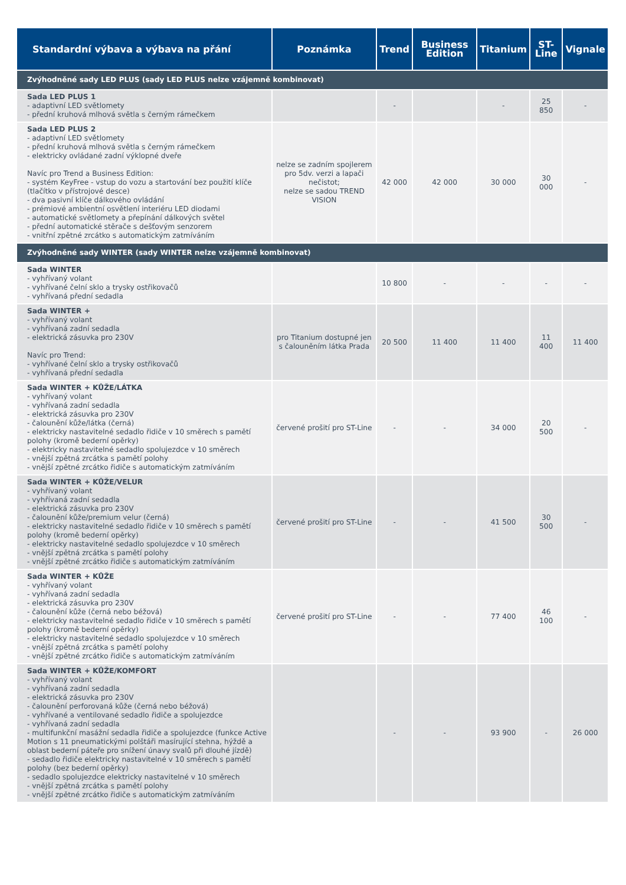| Standardní výbava a výbava na přání | Poznámka | Trend | Business Edition | Titanium | ST-Line | Vignale |
| --- | --- | --- | --- | --- | --- | --- |
| Zvýhodněné sady LED PLUS (sady LED PLUS nelze vzájemně kombinovat) | | | | | | |
| Sada LED PLUS 1 - adaptivní LED světlomety - přední kruhová mlhová světla s černým rámečkem | | - | | - | 25 850 | - |
| Sada LED PLUS 2 - adaptivní LED světlomety - přední kruhová mlhová světla s černým rámečkem - elektricky ovládané zadní výklopné dveře Navíc pro Trend a Business Edition: - systém KeyFree - vstup do vozu a startování bez použití klíče (tlačítko v přístrojové desce) - dva pasivní klíče dálkového ovládání - prémiové ambientní osvětlení interiéru LED diodami - automatické světlomety a přepínání dálkových světel - přední automatické stěrače s dešťovým senzorem - vnitřní zpětné zrcátko s automatickým zatmíváním | nelze se zadním spojlerem pro 5dv. verzi a lapači nečistot; nelze se sadou TREND VISION | 42 000 | 42 000 | 30 000 | 30 000 | - |
| Zvýhodněné sady WINTER (sady WINTER nelze vzájemně kombinovat) | | | | | | |
| Sada WINTER - vyhřívaný volant - vyhřívané čelní sklo a trysky ostřikovačů - vyhřívaná přední sedadla | | 10 800 | - | - | - | - |
| Sada WINTER + - vyhřívaný volant - vyhřívaná zadní sedadla - elektrická zásuvka pro 230V Navíc pro Trend: - vyhřívané čelní sklo a trysky ostřikovačů - vyhřívaná přední sedadla | pro Titanium dostupné jen s čalouněním látka Prada | 20 500 | 11 400 | 11 400 | 11 400 | 11 400 |
| Sada WINTER + KŮŽE/LÁTKA - vyhřívaný volant - vyhřívaná zadní sedadla - elektrická zásuvka pro 230V - čalounění kůže/látka (černá) - elektricky nastavitelné sedadlo řidiče v 10 směrech s pamětí polohy (kromě bederní opěrky) - elektricky nastavitelné sedadlo spolujezdce v 10 směrech - vnější zpětná zrcátka s pamětí polohy - vnější zpětné zrcátko řidiče s automatickým zatmíváním | červené prošití pro ST-Line | - | - | 34 000 | 20 500 | - |
| Sada WINTER + KŮŽE/VELUR - vyhřívaný volant - vyhřívaná zadní sedadla - elektrická zásuvka pro 230V - čalounění kůže/premium velur (černá) - elektricky nastavitelné sedadlo řidiče v 10 směrech s pamětí polohy (kromě bederní opěrky) - elektricky nastavitelné sedadlo spolujezdce v 10 směrech - vnější zpětná zrcátka s pamětí polohy - vnější zpětné zrcátko řidiče s automatickým zatmíváním | červené prošití pro ST-Line | - | - | 41 500 | 30 500 | - |
| Sada WINTER + KŮŽE - vyhřívaný volant - vyhřívaná zadní sedadla - elektrická zásuvka pro 230V - čalounění kůže (černá nebo béžová) - elektricky nastavitelné sedadlo řidiče v 10 směrech s pamětí polohy (kromě bederní opěrky) - elektricky nastavitelné sedadlo spolujezdce v 10 směrech - vnější zpětná zrcátka s pamětí polohy - vnější zpětné zrcátko řidiče s automatickým zatmíváním | červené prošití pro ST-Line | - | - | 77 400 | 46 100 | - |
| Sada WINTER + KŮŽE/KOMFORT - vyhřívaný volant - vyhřívaná zadní sedadla - elektrická zásuvka pro 230V - čalounění perforovaná kůže (černá nebo béžová) - vyhřívané a ventilované sedadlo řidiče a spolujezdce - vyhřívaná zadní sedadla - multifunkční masážní sedadla řidiče a spolujezdce (funkce Active Motion s 11 pneumatickými polštáři masírující stehna, hýždě a oblast bederní páteře pro snížení únavy svalů při dlouhé jízdě) - sedadlo řidiče elektricky nastavitelné v 10 směrech s pamětí polohy (bez bederní opěrky) - sedadlo spolujezdce elektricky nastavitelné v 10 směrech - vnější zpětná zrcátka s pamětí polohy - vnější zpětné zrcátko řidiče s automatickým zatmíváním | | - | - | 93 900 | - | 26 000 |